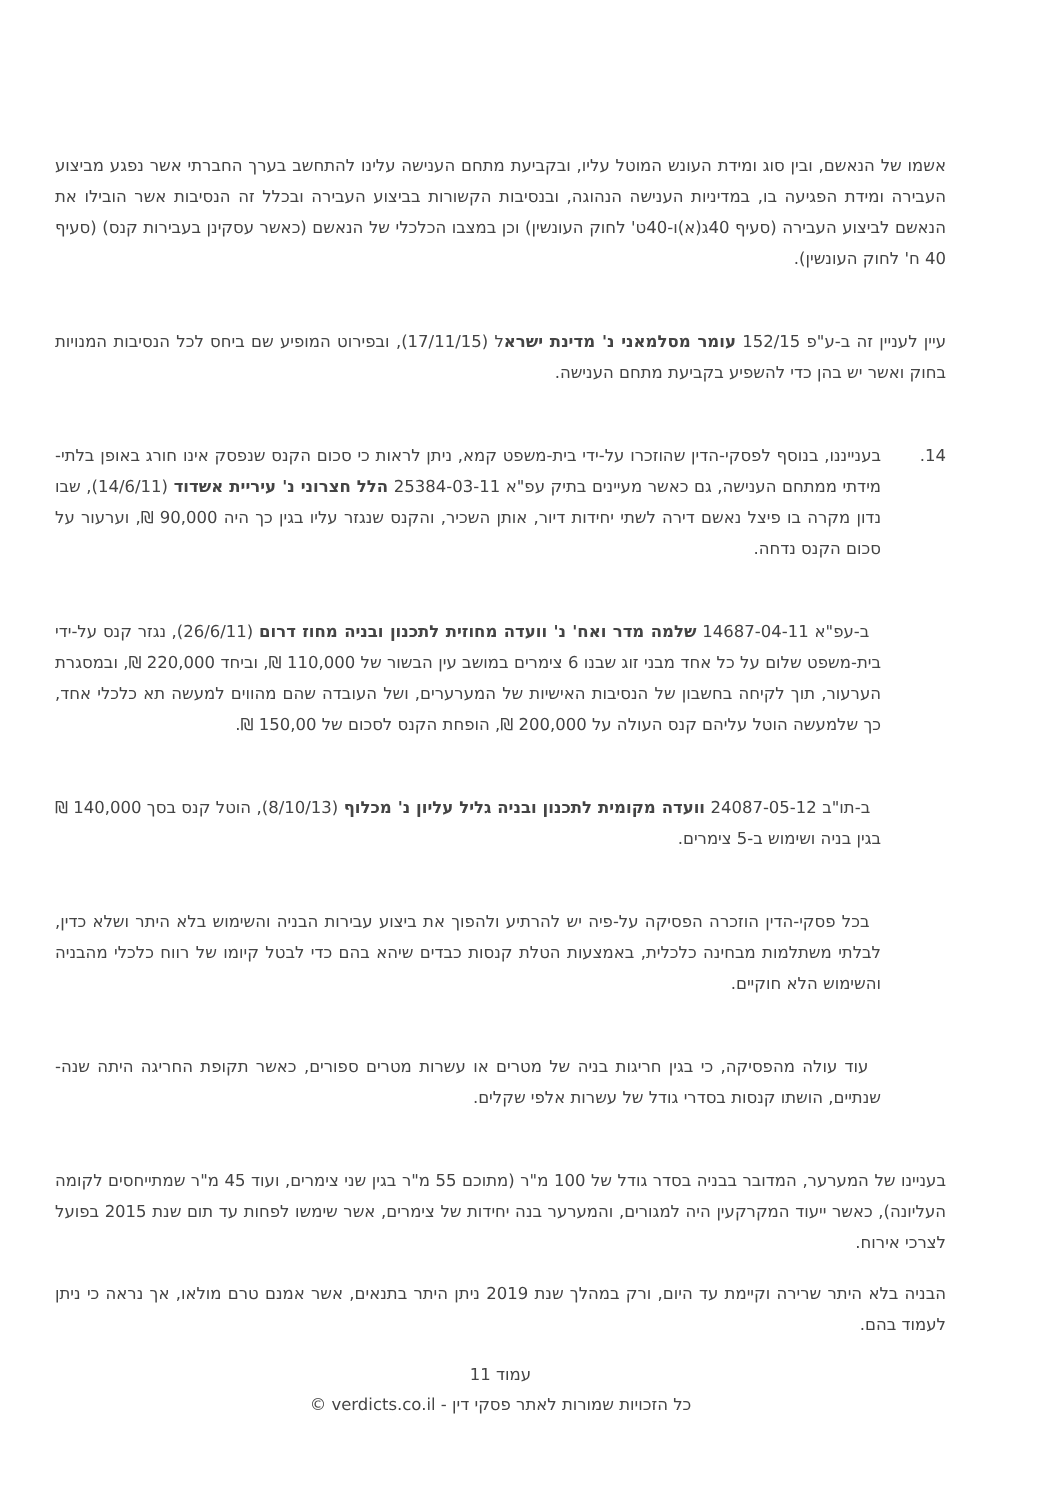אשמו של הנאשם, ובין סוג ומידת העונש המוטל עליו, ובקביעת מתחם הענישה עלינו להתחשב בערך החברתי אשר נפגע מביצוע העבירה ומידת הפגיעה בו, במדיניות הענישה הנהוגה, ובנסיבות הקשורות בביצוע העבירה ובכלל זה הנסיבות אשר הובילו את הנאשם לביצוע העבירה (סעיף 40ג(א)ו-40ט' לחוק העונשין) וכן במצבו הכלכלי של הנאשם (כאשר עסקינן בעבירות קנס) (סעיף 40 ח' לחוק העונשין).
עיין לעניין זה ב-ע"פ 152/15 עומר מסלמאני נ' מדינת ישראל (17/11/15), ובפירוט המופיע שם ביחס לכל הנסיבות המנויות בחוק ואשר יש בהן כדי להשפיע בקביעת מתחם הענישה.
14. בענייננו, בנוסף לפסקי-הדין שהוזכרו על-ידי בית-משפט קמא, ניתן לראות כי סכום הקנס שנפסק אינו חורג באופן בלתי-מידתי ממתחם הענישה, גם כאשר מעיינים בתיק עפ"א 25384-03-11 הלל חצרוני נ' עיריית אשדוד (14/6/11), שבו נדון מקרה בו פיצל נאשם דירה לשתי יחידות דיור, אותן השכיר, והקנס שנגזר עליו בגין כך היה 90,000 ₪, וערעור על סכום הקנס נדחה.
ב-עפ"א 14687-04-11 שלמה מדר ואח' נ' וועדה מחוזית לתכנון ובניה מחוז דרום (26/6/11), נגזר קנס על-ידי בית-משפט שלום על כל אחד מבני זוג שבנו 6 צימרים במושב עין הבשור של 110,000 ₪, וביחד 220,000 ₪, ובמסגרת הערעור, תוך לקיחה בחשבון של הנסיבות האישיות של המערערים, ושל העובדה שהם מהווים למעשה תא כלכלי אחד, כך שלמעשה הוטל עליהם קנס העולה על 200,000 ₪, הופחת הקנס לסכום של 150,00 ₪.
ב-תו"ב 24087-05-12 וועדה מקומית לתכנון ובניה גליל עליון נ' מכלוף (8/10/13), הוטל קנס בסך 140,000 ₪ בגין בניה ושימוש ב-5 צימרים.
בכל פסקי-הדין הוזכרה הפסיקה על-פיה יש להרתיע ולהפוך את ביצוע עבירות הבניה והשימוש בלא היתר ושלא כדין, לבלתי משתלמות מבחינה כלכלית, באמצעות הטלת קנסות כבדים שיהא בהם כדי לבטל קיומו של רווח כלכלי מהבניה והשימוש הלא חוקיים.
עוד עולה מהפסיקה, כי בגין חריגות בניה של מטרים או עשרות מטרים ספורים, כאשר תקופת החריגה היתה שנה-שנתיים, הושתו קנסות בסדרי גודל של עשרות אלפי שקלים.
בעניינו של המערער, המדובר בבניה בסדר גודל של 100 מ"ר (מתוכם 55 מ"ר בגין שני צימרים, ועוד 45 מ"ר שמתייחסים לקומה העליונה), כאשר ייעוד המקרקעין היה למגורים, והמערער בנה יחידות של צימרים, אשר שימשו לפחות עד תום שנת 2015 בפועל לצרכי אירוח.
הבניה בלא היתר שרירה וקיימת עד היום, ורק במהלך שנת 2019 ניתן היתר בתנאים, אשר אמנם טרם מולאו, אך נראה כי ניתן לעמוד בהם.
עמוד 11
כל הזכויות שמורות לאתר פסקי דין - verdicts.co.il ©